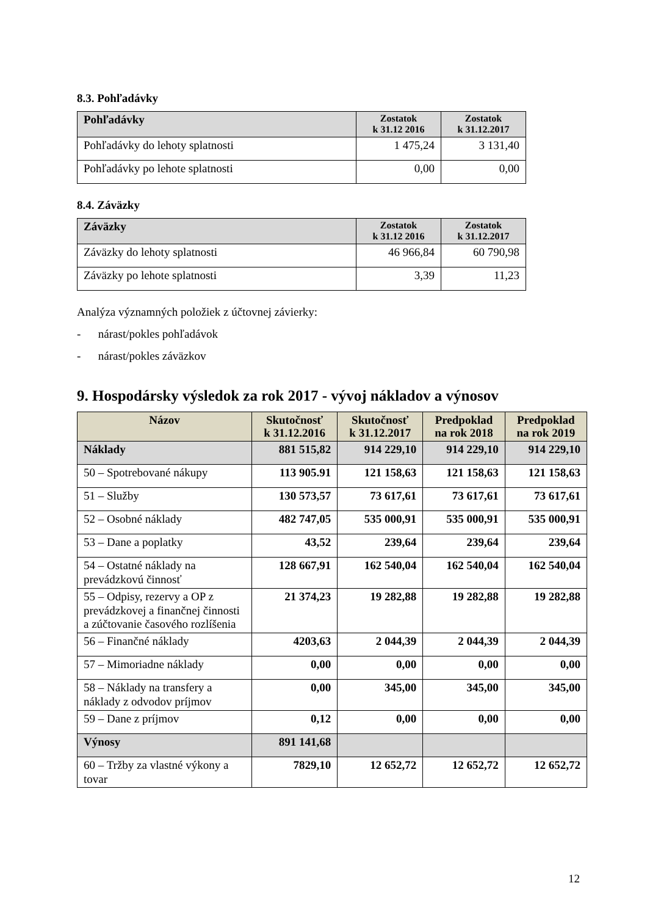8.3. Pohľadávky
| Pohľadávky | Zostatok k 31.12 2016 | Zostatok k 31.12.2017 |
| --- | --- | --- |
| Pohľadávky do lehoty splatnosti | 1 475,24 | 3 131,40 |
| Pohľadávky po lehote splatnosti | 0,00 | 0,00 |
8.4. Záväzky
| Záväzky | Zostatok k 31.12 2016 | Zostatok k 31.12.2017 |
| --- | --- | --- |
| Záväzky do lehoty splatnosti | 46 966,84 | 60 790,98 |
| Záväzky po lehote splatnosti | 3,39 | 11,23 |
Analýza významných položiek z účtovnej závierky:
- nárast/pokles pohľadávok
- nárast/pokles záväzkov
9. Hospodársky výsledok za rok 2017 - vývoj nákladov a výnosov
| Názov | Skutočnosť k 31.12.2016 | Skutočnosť k 31.12.2017 | Predpoklad na rok 2018 | Predpoklad na rok 2019 |
| --- | --- | --- | --- | --- |
| Náklady | 881 515,82 | 914 229,10 | 914 229,10 | 914 229,10 |
| 50 – Spotrebované nákupy | 113 905.91 | 121 158,63 | 121 158,63 | 121 158,63 |
| 51 – Služby | 130 573,57 | 73 617,61 | 73 617,61 | 73 617,61 |
| 52 – Osobné náklady | 482 747,05 | 535 000,91 | 535 000,91 | 535 000,91 |
| 53 – Dane a poplatky | 43,52 | 239,64 | 239,64 | 239,64 |
| 54 – Ostatné náklady na prevádzkovú činnosť | 128 667,91 | 162 540,04 | 162 540,04 | 162 540,04 |
| 55 – Odpisy, rezervy a OP z prevádzkovej a finančnej činnosti a zúčtovanie časového rozlíšenia | 21 374,23 | 19 282,88 | 19 282,88 | 19 282,88 |
| 56 – Finančné náklady | 4203,63 | 2 044,39 | 2 044,39 | 2 044,39 |
| 57 – Mimoriadne náklady | 0,00 | 0,00 | 0,00 | 0,00 |
| 58 – Náklady na transfery a náklady z odvodov príjmov | 0,00 | 345,00 | 345,00 | 345,00 |
| 59 – Dane z príjmov | 0,12 | 0,00 | 0,00 | 0,00 |
| Výnosy | 891 141,68 | | | |
| 60 – Tržby za vlastné výkony a tovar | 7829,10 | 12 652,72 | 12 652,72 | 12 652,72 |
12